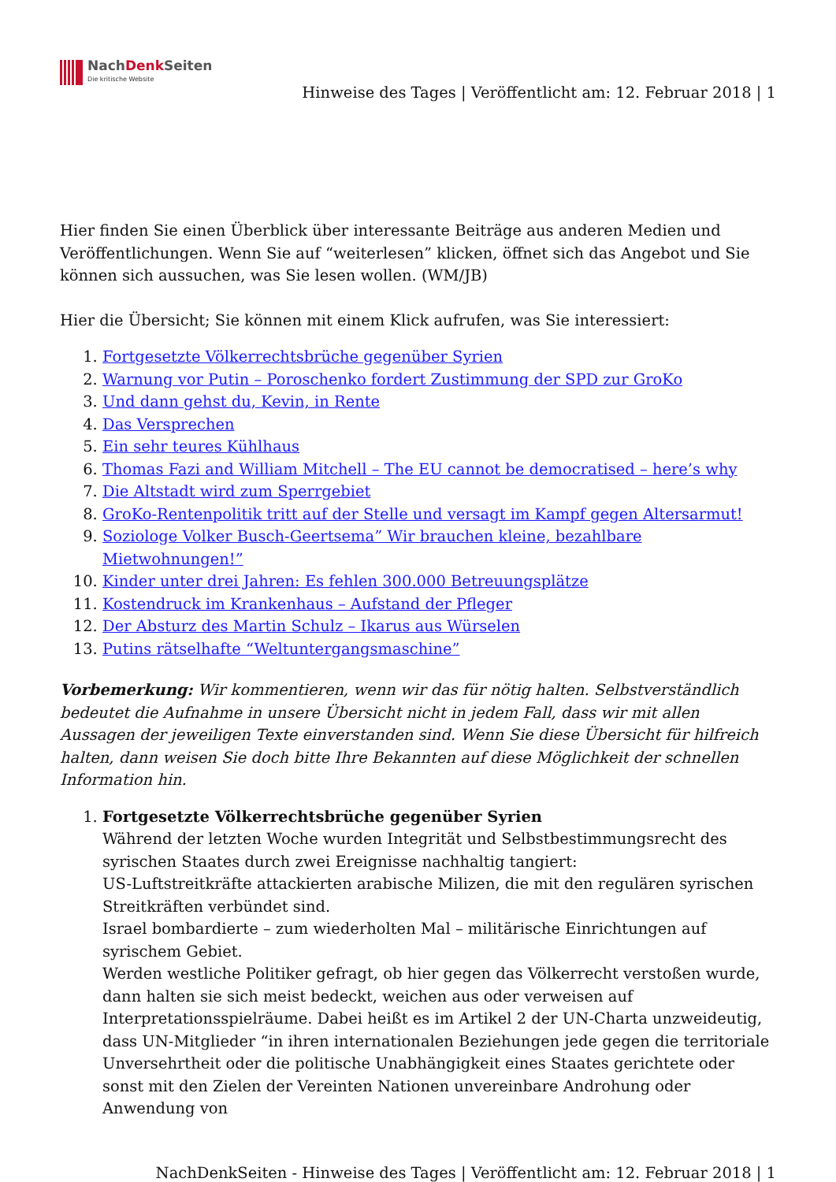NachDenk Seiten
Die kritische Website
Hinweise des Tages | Veröffentlicht am: 12. Februar 2018 | 1
Hier finden Sie einen Überblick über interessante Beiträge aus anderen Medien und Veröffentlichungen. Wenn Sie auf “weiterlesen” klicken, öffnet sich das Angebot und Sie können sich aussuchen, was Sie lesen wollen. (WM/JB)
Hier die Übersicht; Sie können mit einem Klick aufrufen, was Sie interessiert:
1. Fortgesetzte Völkerrechtsbrüche gegenüber Syrien
2. Warnung vor Putin – Poroschenko fordert Zustimmung der SPD zur GroKo
3. Und dann gehst du, Kevin, in Rente
4. Das Versprechen
5. Ein sehr teures Kühlhaus
6. Thomas Fazi and William Mitchell – The EU cannot be democratised – here’s why
7. Die Altstadt wird zum Sperrgebiet
8. GroKo-Rentenpolitik tritt auf der Stelle und versagt im Kampf gegen Altersarmut!
9. Soziologe Volker Busch-Geertsema” Wir brauchen kleine, bezahlbare Mietwohnungen!”
10. Kinder unter drei Jahren: Es fehlen 300.000 Betreuungsplätze
11. Kostendruck im Krankenhaus – Aufstand der Pfleger
12. Der Absturz des Martin Schulz – Ikarus aus Würselen
13. Putins rätselhafte “Weltuntergangsmaschine”
Vorbemerkung: Wir kommentieren, wenn wir das für nötig halten. Selbstverständlich bedeutet die Aufnahme in unsere Übersicht nicht in jedem Fall, dass wir mit allen Aussagen der jeweiligen Texte einverstanden sind. Wenn Sie diese Übersicht für hilfreich halten, dann weisen Sie doch bitte Ihre Bekannten auf diese Möglichkeit der schnellen Information hin.
1. Fortgesetzte Völkerrechtsbrüche gegenüber Syrien
Während der letzten Woche wurden Integrität und Selbstbestimmungsrecht des syrischen Staates durch zwei Ereignisse nachhaltig tangiert:
US-Luftstreitkräfte attackierten arabische Milizen, die mit den regulären syrischen Streitkräften verbündet sind.
Israel bombardierte – zum wiederholten Mal – militärische Einrichtungen auf syrischem Gebiet.
Werden westliche Politiker gefragt, ob hier gegen das Völkerrecht verstoßen wurde, dann halten sie sich meist bedeckt, weichen aus oder verweisen auf Interpretationsspielräume. Dabei heißt es im Artikel 2 der UN-Charta unzweideutig, dass UN-Mitglieder “in ihren internationalen Beziehungen jede gegen die territoriale Unversehrtheit oder die politische Unabhängigkeit eines Staates gerichtete oder sonst mit den Zielen der Vereinten Nationen unvereinbare Androhung oder Anwendung von
NachDenkSeiten - Hinweise des Tages | Veröffentlicht am: 12. Februar 2018 | 1